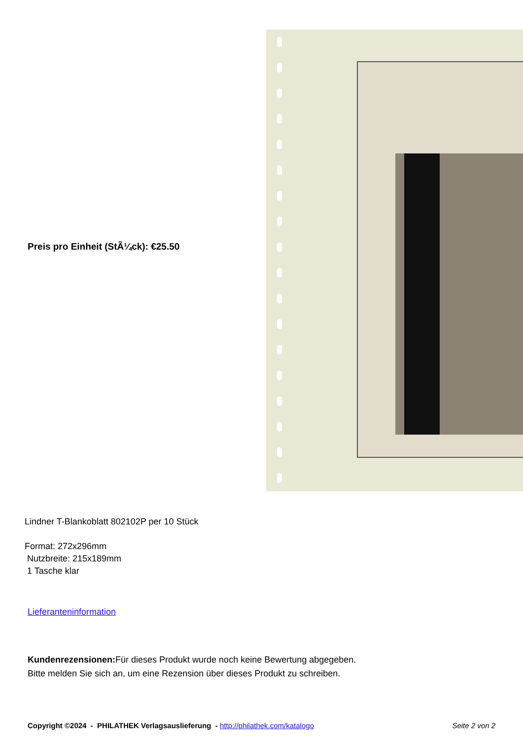Preis pro Einheit (StÃ¼ck): €25.50
Lindner T-Blankoblatt 802102P per 10 Stück
Format: 272x296mm
Nutzbreite: 215x189mm
1 Tasche klar
Lieferanteninformation
Kundenrezensionen: Für dieses Produkt wurde noch keine Bewertung abgegeben.
Bitte melden Sie sich an, um eine Rezension über dieses Produkt zu schreiben.
Copyright ©2024 - PHILATHEK Verlagsauslieferung - http://philathek.com/katalogo Seite 2 von 2